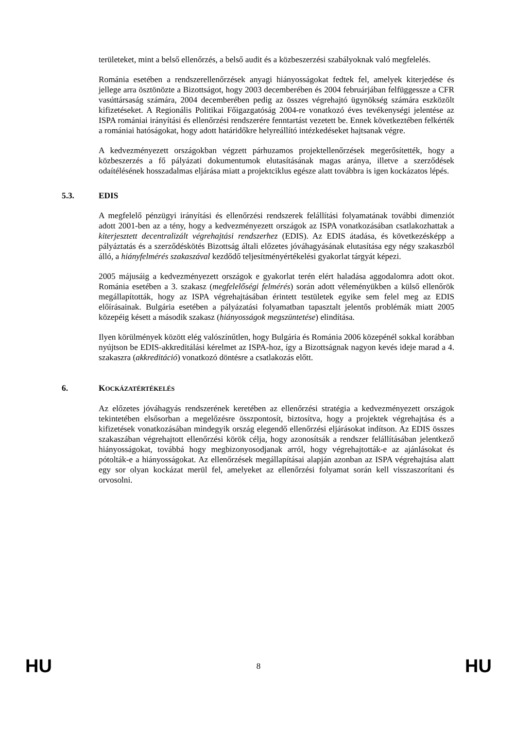területeket, mint a belső ellenőrzés, a belső audit és a közbeszerzési szabályoknak való megfelelés.
Románia esetében a rendszerellenőrzések anyagi hiányosságokat fedtek fel, amelyek kiterjedése és jellege arra ösztönözte a Bizottságot, hogy 2003 decemberében és 2004 februárjában felfüggessze a CFR vasúttársaság számára, 2004 decemberében pedig az összes végrehajtó ügynökség számára eszközölt kifizetéseket. A Regionális Politikai Főigazgatóság 2004-re vonatkozó éves tevékenységi jelentése az ISPA romániai irányítási és ellenőrzési rendszerére fenntartást vezetett be. Ennek következtében felkérték a romániai hatóságokat, hogy adott határidőkre helyreállító intézkedéseket hajtsanak végre.
A kedvezményezett országokban végzett párhuzamos projektellenőrzések megerősítették, hogy a közbeszerzés a fő pályázati dokumentumok elutasításának magas aránya, illetve a szerződések odaítélésének hosszadalmas eljárása miatt a projektciklus egésze alatt továbbra is igen kockázatos lépés.
5.3. EDIS
A megfelelő pénzügyi irányítási és ellenőrzési rendszerek felállítási folyamatának további dimenziót adott 2001-ben az a tény, hogy a kedvezményezett országok az ISPA vonatkozásában csatlakozhattak a kiterjesztett decentralizált végrehajtási rendszerhez (EDIS). Az EDIS átadása, és következésképp a pályáztatás és a szerződéskötés Bizottság általi előzetes jóváhagyásának elutasítása egy négy szakaszból álló, a hiányfelmérés szakaszával kezdődő teljesítményértékelési gyakorlat tárgyát képezi.
2005 májusáig a kedvezményezett országok e gyakorlat terén elért haladása aggodalomra adott okot. Románia esetében a 3. szakasz (megfelelőségi felmérés) során adott véleményükben a külső ellenőrök megállapították, hogy az ISPA végrehajtásában érintett testületek egyike sem felel meg az EDIS előírásainak. Bulgária esetében a pályázatási folyamatban tapasztalt jelentős problémák miatt 2005 közepéig késett a második szakasz (hiányosságok megszüntetése) elindítása.
Ilyen körülmények között elég valószínűtlen, hogy Bulgária és Románia 2006 közepénél sokkal korábban nyújtson be EDIS-akkreditálási kérelmet az ISPA-hoz, így a Bizottságnak nagyon kevés ideje marad a 4. szakaszra (akkreditáció) vonatkozó döntésre a csatlakozás előtt.
6. KOCKÁZATÉRTÉKELÉS
Az előzetes jóváhagyás rendszerének keretében az ellenőrzési stratégia a kedvezményezett országok tekintetében elsősorban a megelőzésre összpontosít, biztosítva, hogy a projektek végrehajtása és a kifizetések vonatkozásában mindegyik ország elegendő ellenőrzési eljárásokat indítson. Az EDIS összes szakaszában végrehajtott ellenőrzési körök célja, hogy azonosítsák a rendszer felállításában jelentkező hiányosságokat, továbbá hogy megbizonyosodjanak arról, hogy végrehajtották-e az ajánlásokat és pótolták-e a hiányosságokat. Az ellenőrzések megállapításai alapján azonban az ISPA végrehajtása alatt egy sor olyan kockázat merül fel, amelyeket az ellenőrzési folyamat során kell visszaszorítani és orvosolni.
HU 8 HU